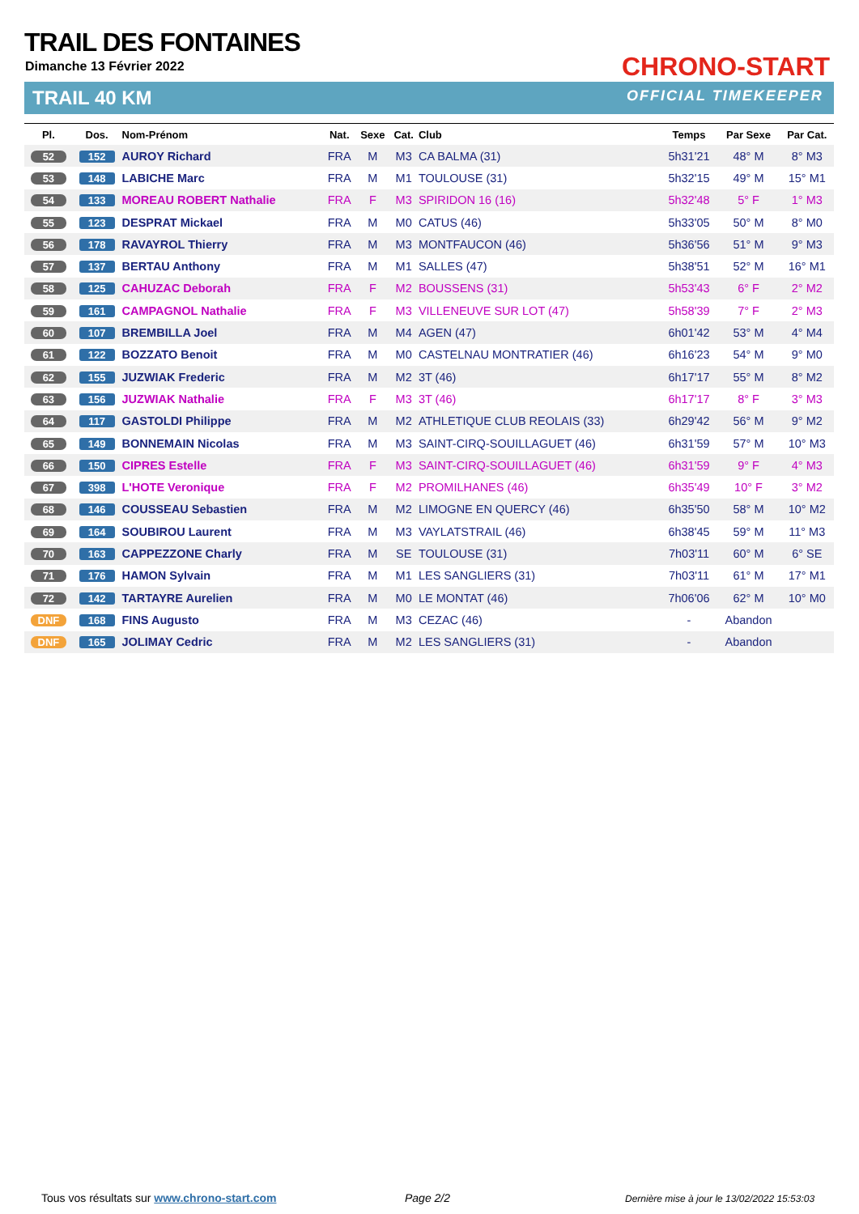TRAIL DES FONTAINES
Dimanche 13 Février 2022
TRAIL 40 KM
CHRONO-START
OFFICIAL TIMEKEEPER
| Pl. | Dos. | Nom-Prénom | Nat. | Sexe | Cat. | Club | Temps | Par Sexe | Par Cat. |
| --- | --- | --- | --- | --- | --- | --- | --- | --- | --- |
| 52 | 152 | AUROY Richard | FRA | M | M3 | CA BALMA (31) | 5h31'21 | 48° M | 8° M3 |
| 53 | 148 | LABICHE Marc | FRA | M | M1 | TOULOUSE (31) | 5h32'15 | 49° M | 15° M1 |
| 54 | 133 | MOREAU ROBERT Nathalie | FRA | F | M3 | SPIRIDON 16 (16) | 5h32'48 | 5° F | 1° M3 |
| 55 | 123 | DESPRAT Mickael | FRA | M | M0 | CATUS (46) | 5h33'05 | 50° M | 8° M0 |
| 56 | 178 | RAVAYROL Thierry | FRA | M | M3 | MONTFAUCON (46) | 5h36'56 | 51° M | 9° M3 |
| 57 | 137 | BERTAU Anthony | FRA | M | M1 | SALLES (47) | 5h38'51 | 52° M | 16° M1 |
| 58 | 125 | CAHUZAC Deborah | FRA | F | M2 | BOUSSENS (31) | 5h53'43 | 6° F | 2° M2 |
| 59 | 161 | CAMPAGNOL Nathalie | FRA | F | M3 | VILLENEUVE SUR LOT (47) | 5h58'39 | 7° F | 2° M3 |
| 60 | 107 | BREMBILLA Joel | FRA | M | M4 | AGEN (47) | 6h01'42 | 53° M | 4° M4 |
| 61 | 122 | BOZZATO Benoit | FRA | M | M0 | CASTELNAU MONTRATIER (46) | 6h16'23 | 54° M | 9° M0 |
| 62 | 155 | JUZWIAK Frederic | FRA | M | M2 | 3T (46) | 6h17'17 | 55° M | 8° M2 |
| 63 | 156 | JUZWIAK Nathalie | FRA | F | M3 | 3T (46) | 6h17'17 | 8° F | 3° M3 |
| 64 | 117 | GASTOLDI Philippe | FRA | M | M2 | ATHLETIQUE CLUB REOLAIS (33) | 6h29'42 | 56° M | 9° M2 |
| 65 | 149 | BONNEMAIN Nicolas | FRA | M | M3 | SAINT-CIRQ-SOUILLAGUET (46) | 6h31'59 | 57° M | 10° M3 |
| 66 | 150 | CIPRES Estelle | FRA | F | M3 | SAINT-CIRQ-SOUILLAGUET (46) | 6h31'59 | 9° F | 4° M3 |
| 67 | 398 | L'HOTE Veronique | FRA | F | M2 | PROMILHANES (46) | 6h35'49 | 10° F | 3° M2 |
| 68 | 146 | COUSSEAU Sebastien | FRA | M | M2 | LIMOGNE EN QUERCY (46) | 6h35'50 | 58° M | 10° M2 |
| 69 | 164 | SOUBIROU Laurent | FRA | M | M3 | VAYLATSTRAIL (46) | 6h38'45 | 59° M | 11° M3 |
| 70 | 163 | CAPPEZZONE Charly | FRA | M | SE | TOULOUSE (31) | 7h03'11 | 60° M | 6° SE |
| 71 | 176 | HAMON Sylvain | FRA | M | M1 | LES SANGLIERS (31) | 7h03'11 | 61° M | 17° M1 |
| 72 | 142 | TARTAYRE Aurelien | FRA | M | M0 | LE MONTAT (46) | 7h06'06 | 62° M | 10° M0 |
| DNF | 168 | FINS Augusto | FRA | M | M3 | CEZAC (46) | - | Abandon | |
| DNF | 165 | JOLIMAY Cedric | FRA | M | M2 | LES SANGLIERS (31) | - | Abandon | |
Tous vos résultats sur www.chrono-start.com
Page 2/2
Dernière mise à jour le 13/02/2022 15:53:03